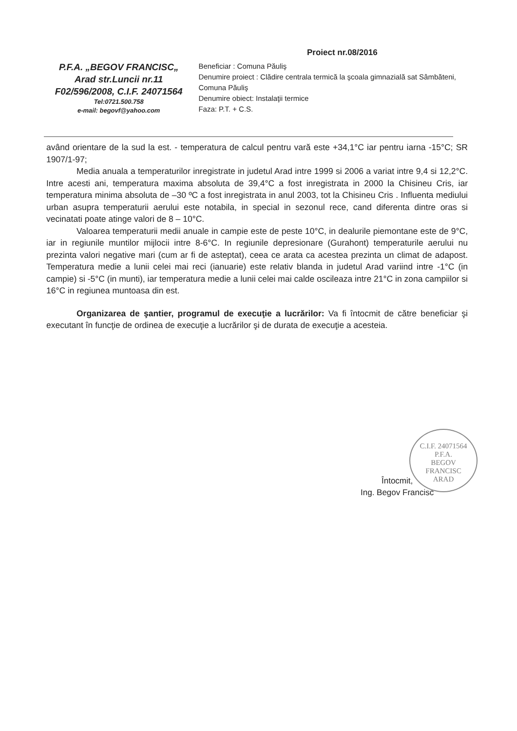Proiect nr.08/2016
P.F.A. „BEGOV FRANCISC„
Arad str.Luncii nr.11
F02/596/2008, C.I.F. 24071564
Tel:0721.500.758
e-mail: begovf@yahoo.com
Beneficiar : Comuna Păuliş
Denumire proiect : Clădire centrala termică la şcoala gimnazială sat Sâmbăteni, Comuna Păuliş
Denumire obiect: Instalaţii termice
Faza: P.T. + C.S.
având orientare de la sud la est. - temperatura de calcul pentru vară este +34,1°C iar pentru iarna -15°C; SR 1907/1-97;
Media anuala a temperaturilor inregistrate in judetul Arad intre 1999 si 2006 a variat intre 9,4 si 12,2°C. Intre acesti ani, temperatura maxima absoluta de 39,4°C a fost inregistrata in 2000 la Chisineu Cris, iar temperatura minima absoluta de –30 ºC a fost inregistrata in anul 2003, tot la Chisineu Cris . Influenta mediului urban asupra temperaturii aerului este notabila, in special in sezonul rece, cand diferenta dintre oras si vecinatati poate atinge valori de 8 – 10°C.
Valoarea temperaturii medii anuale in campie este de peste 10°C, in dealurile piemontane este de 9°C, iar in regiunile muntilor mijlocii intre 8-6°C. In regiunile depresionare (Gurahont) temperaturile aerului nu prezinta valori negative mari (cum ar fi de asteptat), ceea ce arata ca acestea prezinta un climat de adapost. Temperatura medie a lunii celei mai reci (ianuarie) este relativ blanda in judetul Arad variind intre -1°C (in campie) si -5°C (in munti), iar temperatura medie a lunii celei mai calde oscileaza intre 21°C in zona campiilor si 16°C in regiunea muntoasa din est.
Organizarea de şantier, programul de execuţie a lucrărilor: Va fi întocmit de către beneficiar şi executant în funcţie de ordinea de execuţie a lucrărilor şi de durata de execuţie a acesteia.
C.I.F. 24071564
P.F.A.
BEGOV
FRANCISC
ARAD
Întocmit,
Ing. Begov Francisc